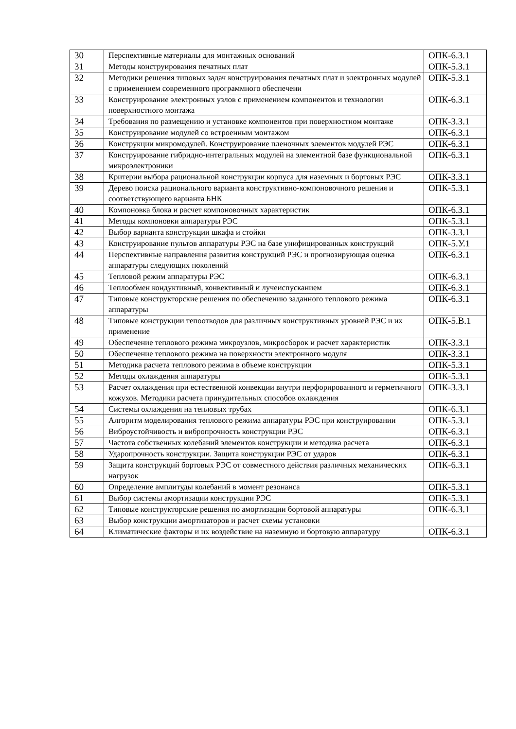| 30 | Перспективные материалы для монтажных оснований | ОПК-6.З.1 |
| 31 | Методы конструирования печатных плат | ОПК-5.З.1 |
| 32 | Методики решения типовых задач конструирования печатных плат и электронных модулей с применением современного программного обеспечени | ОПК-5.З.1 |
| 33 | Конструирование электронных узлов с применением компонентов и технологии поверхностного монтажа | ОПК-6.З.1 |
| 34 | Требования по размещению и установке компонентов при поверхностном монтаже | ОПК-3.З.1 |
| 35 | Конструирование модулей со встроенным монтажом | ОПК-6.З.1 |
| 36 | Конструкции микромодулей. Конструирование пленочных элементов модулей РЭС | ОПК-6.З.1 |
| 37 | Конструирование гибридно-интегральных модулей на элементной базе функциональной микроэлектроники | ОПК-6.З.1 |
| 38 | Критерии выбора рациональной конструкции корпуса для наземных и бортовых РЭС | ОПК-3.З.1 |
| 39 | Дерево поиска рационального варианта конструктивно-компоновочного решения и соответствующего варианта БНК | ОПК-5.З.1 |
| 40 | Компоновка блока и расчет компоновочных характеристик | ОПК-6.З.1 |
| 41 | Методы компоновки аппаратуры РЭС | ОПК-5.З.1 |
| 42 | Выбор варианта конструкции шкафа и стойки | ОПК-3.З.1 |
| 43 | Конструирование пультов аппаратуры РЭС на базе унифицированных конструкций | ОПК-5.У.1 |
| 44 | Перспективные направления развития конструкций РЭС и прогнозирующая оценка аппаратуры следующих поколений | ОПК-6.З.1 |
| 45 | Тепловой режим аппаратуры РЭС | ОПК-6.З.1 |
| 46 | Теплообмен кондуктивный, конвективный и лучеиспусканием | ОПК-6.З.1 |
| 47 | Типовые конструкторские решения по обеспечению заданного теплового режима аппаратуры | ОПК-6.З.1 |
| 48 | Типовые конструкции тепоотводов для различных конструктивных уровней РЭС и их применение | ОПК-5.В.1 |
| 49 | Обеспечение теплового режима микроузлов, микросборок и расчет характеристик | ОПК-3.З.1 |
| 50 | Обеспечение теплового режима на поверхности электронного модуля | ОПК-3.З.1 |
| 51 | Методика расчета теплового режима в объеме конструкции | ОПК-5.З.1 |
| 52 | Методы охлаждения аппаратуры | ОПК-5.З.1 |
| 53 | Расчет охлаждения при естественной конвекции внутри перфорированного и герметичного кожухов. Методики расчета принудительных способов охлаждения | ОПК-3.З.1 |
| 54 | Системы охлаждения на тепловых трубах | ОПК-6.З.1 |
| 55 | Алгоритм моделирования теплового режима аппаратуры РЭС при конструировании | ОПК-5.З.1 |
| 56 | Виброустойчивость и вибропрочность конструкции РЭС | ОПК-6.З.1 |
| 57 | Частота собственных колебаний элементов конструкции и методика расчета | ОПК-6.З.1 |
| 58 | Ударопрочность конструкции. Защита конструкции РЭС от ударов | ОПК-6.З.1 |
| 59 | Защита конструкций бортовых РЭС от совместного действия различных механических нагрузок | ОПК-6.З.1 |
| 60 | Определение амплитуды колебаний в момент резонанса | ОПК-5.З.1 |
| 61 | Выбор системы амортизации конструкции РЭС | ОПК-5.З.1 |
| 62 | Типовые конструкторские решения по амортизации бортовой аппаратуры | ОПК-6.З.1 |
| 63 | Выбор конструкции амортизаторов и расчет схемы установки | |
| 64 | Климатические факторы и их воздействие на наземную и бортовую аппаратуру | ОПК-6.З.1 |